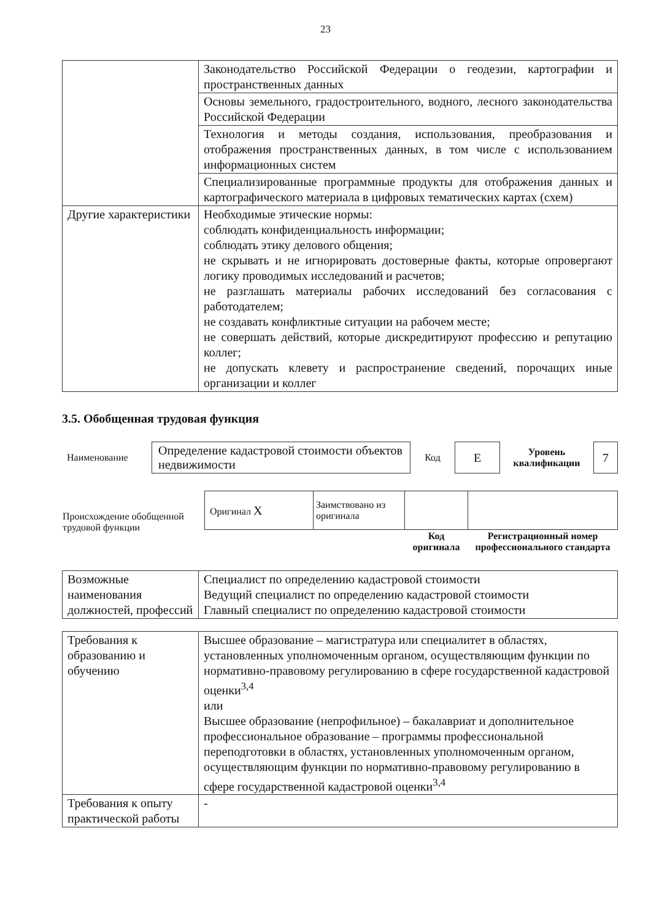23
| | Законодательство Российской Федерации о геодезии, картографии и пространственных данных |
| | Основы земельного, градостроительного, водного, лесного законодательства Российской Федерации |
| | Технология и методы создания, использования, преобразования и отображения пространственных данных, в том числе с использованием информационных систем |
| | Специализированные программные продукты для отображения данных и картографического материала в цифровых тематических картах (схем) |
| Другие характеристики | Необходимые этические нормы: соблюдать конфиденциальность информации; соблюдать этику делового общения; не скрывать и не игнорировать достоверные факты, которые опровергают логику проводимых исследований и расчетов; не разглашать материалы рабочих исследований без согласования с работодателем; не создавать конфликтные ситуации на рабочем месте; не совершать действий, которые дискредитируют профессию и репутацию коллег; не допускать клевету и распространение сведений, порочащих иные организации и коллег |
3.5. Обобщенная трудовая функция
| Наименование | Определение кадастровой стоимости объектов недвижимости | Код | E | Уровень квалификации | 7 |
| Происхождение обобщенной трудовой функции | Оригинал X | Заимствовано из оригинала | | |
| | | | Код оригинала | Регистрационный номер профессионального стандарта |
| Возможные наименования должностей, профессий | Специалист по определению кадастровой стоимости Ведущий специалист по определению кадастровой стоимости Главный специалист по определению кадастровой стоимости |
| Требования к образованию и обучению | Высшее образование – магистратура или специалитет в областях, установленных уполномоченным органом, осуществляющим функции по нормативно-правовому регулированию в сфере государственной кадастровой оценки<sup>3,4</sup> или Высшее образование (непрофильное) – бакалавриат и дополнительное профессиональное образование – программы профессиональной переподготовки в областях, установленных уполномоченным органом, осуществляющим функции по нормативно-правовому регулированию в сфере государственной кадастровой оценки<sup>3,4</sup> |
| Требования к опыту практической работы | - |